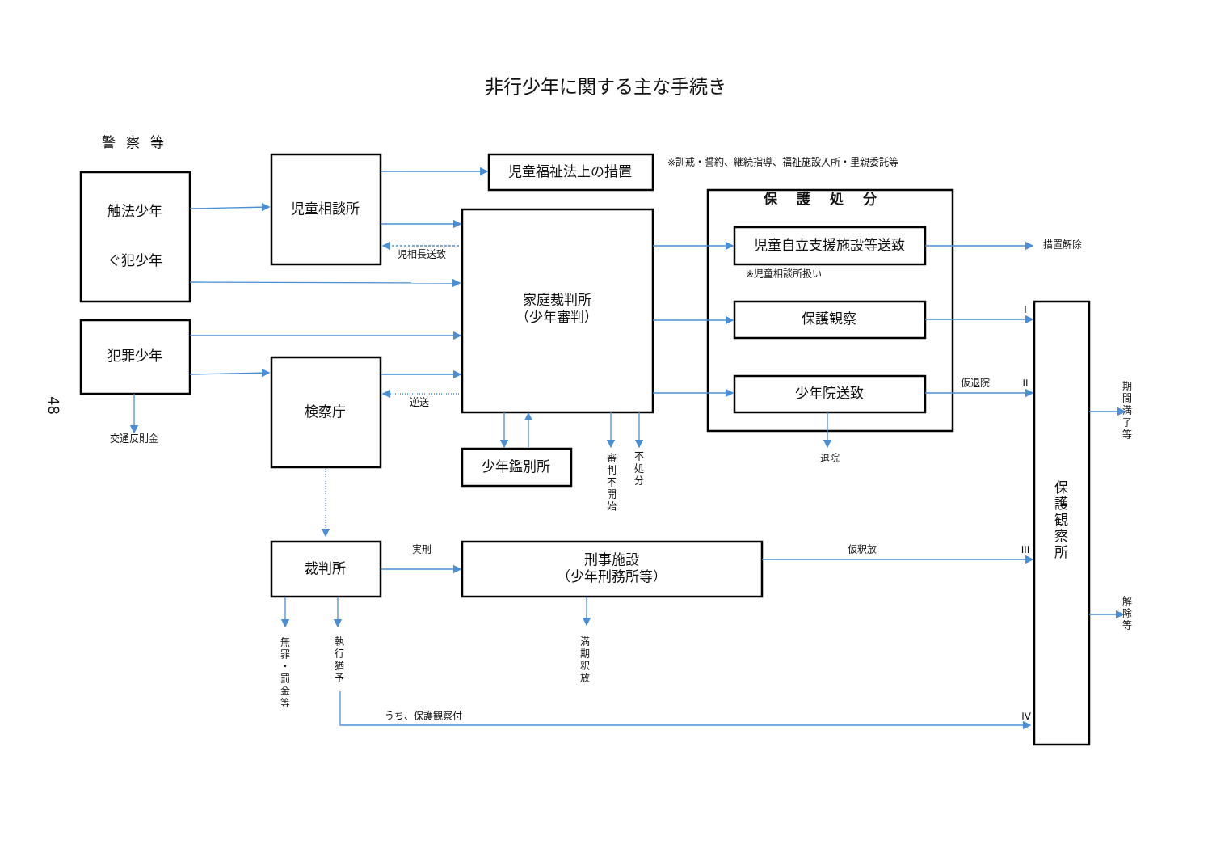非行少年に関する主な手続き
警 察 等
※訓戒・誓約、継続指導、福祉施設入所・里親委託等
児童福祉法上の措置
触法少年
ぐ犯少年
児童相談所
保護処分
児相長送致
家庭裁判所
（少年審判）
児童自立支援施設等送致
措置解除
※児童相談所扱い
保護観察
I
犯罪少年
検察庁
仮退院
II
少年院送致
48
逆送
期間満了等
交通反則金
少年鑑別所
審判不開始
不処分
退院
保護観察所
実刑
仮釈放
III
裁判所
刑事施設
（少年刑務所等）
解除等
無罪・罰金等
執行猶予
満期釈放
うち、保護観察付
IV